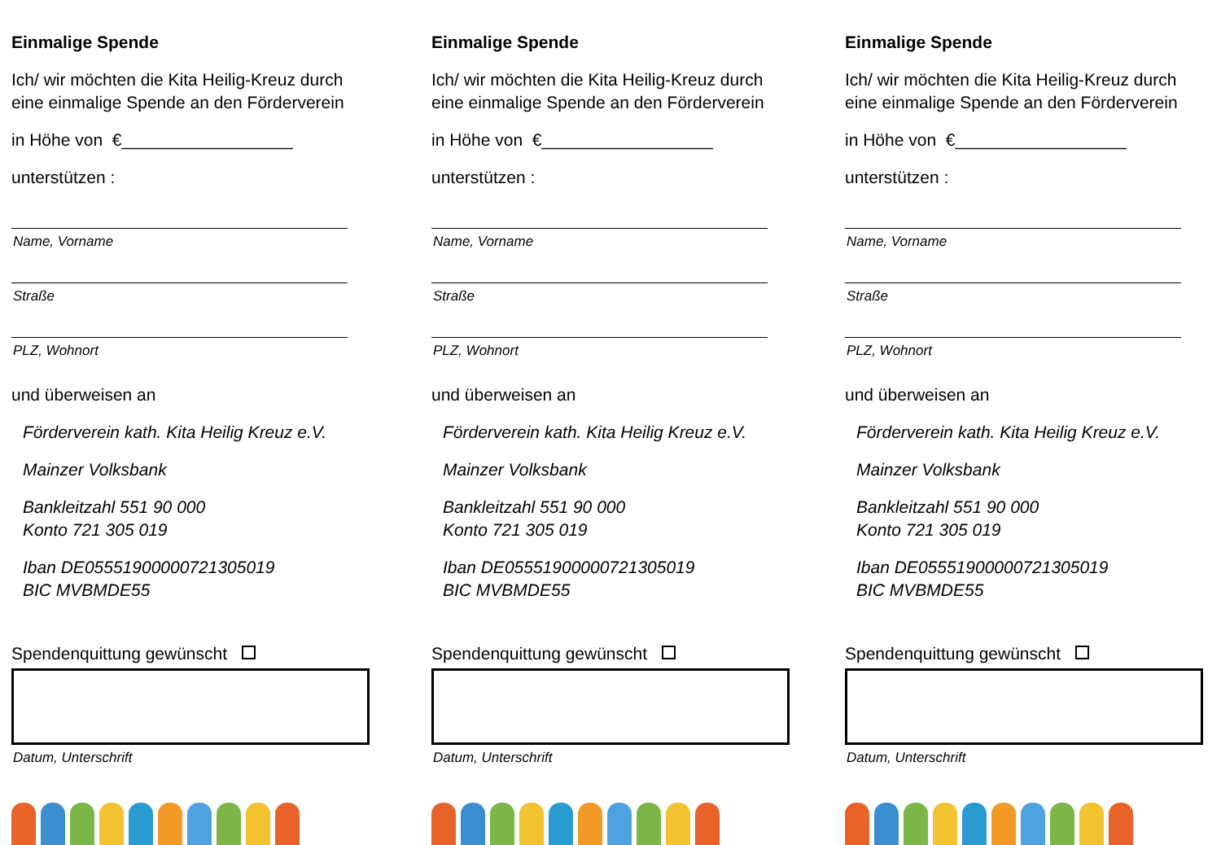Einmalige Spende
Ich/ wir möchten die Kita Heilig-Kreuz durch eine einmalige Spende an den Förderverein
in Höhe von €__________________
unterstützen :
Name, Vorname
Straße
PLZ, Wohnort
und überweisen an
Förderverein kath. Kita Heilig Kreuz e.V.
Mainzer Volksbank
Bankleitzahl 551 90 000
Konto 721 305 019
Iban DE05551900000721305019
BIC MVBMDE55
Spendenquittung gewünscht
Datum, Unterschrift
Einmalige Spende
Ich/ wir möchten die Kita Heilig-Kreuz durch eine einmalige Spende an den Förderverein
in Höhe von €__________________
unterstützen :
Name, Vorname
Straße
PLZ, Wohnort
und überweisen an
Förderverein kath. Kita Heilig Kreuz e.V.
Mainzer Volksbank
Bankleitzahl 551 90 000
Konto 721 305 019
Iban DE05551900000721305019
BIC MVBMDE55
Spendenquittung gewünscht
Datum, Unterschrift
Einmalige Spende
Ich/ wir möchten die Kita Heilig-Kreuz durch eine einmalige Spende an den Förderverein
in Höhe von €__________________
unterstützen :
Name, Vorname
Straße
PLZ, Wohnort
und überweisen an
Förderverein kath. Kita Heilig Kreuz e.V.
Mainzer Volksbank
Bankleitzahl 551 90 000
Konto 721 305 019
Iban DE05551900000721305019
BIC MVBMDE55
Spendenquittung gewünscht
Datum, Unterschrift